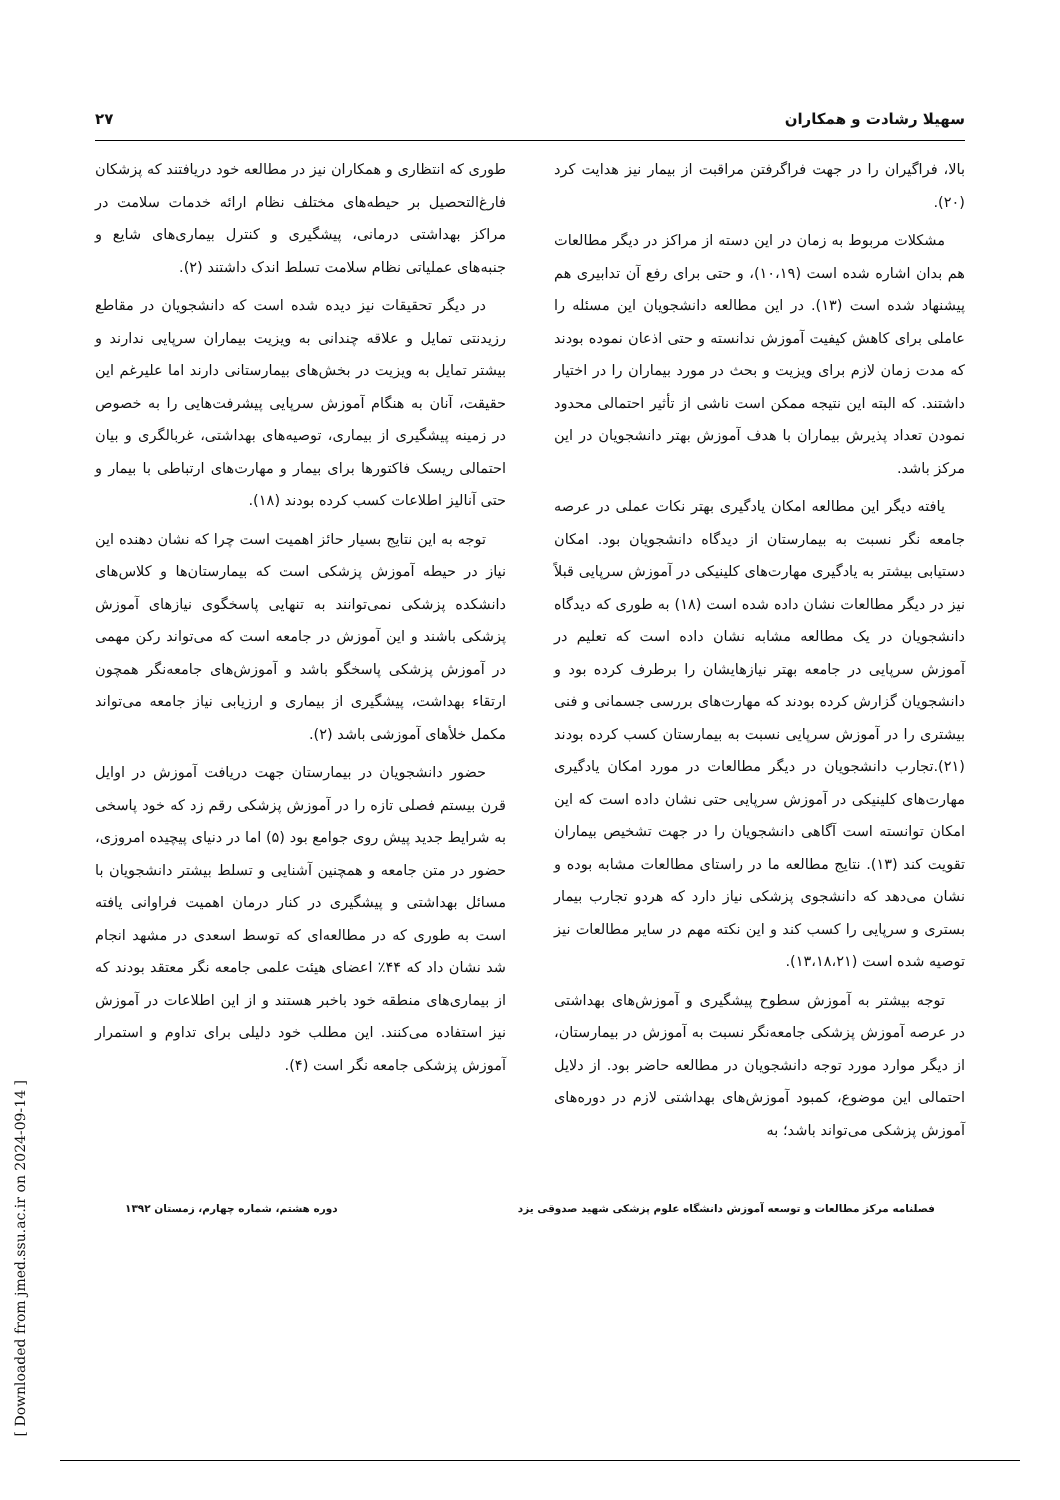سهیلا رشادت و همکاران ۲۷
بالا، فراگیران را در جهت فراگرفتن مراقبت از بیمار نیز هدایت کرد (۲۰).
مشکلات مربوط به زمان در این دسته از مراکز در دیگر مطالعات هم بدان اشاره شده است (۱۰،۱۹)، و حتی برای رفع آن تدابیری هم پیشنهاد شده است (۱۳). در این مطالعه دانشجویان این مسئله را عاملی برای کاهش کیفیت آموزش ندانسته و حتی اذعان نموده بودند که مدت زمان لازم برای ویزیت و بحث در مورد بیماران را در اختیار داشتند. که البته این نتیجه ممکن است ناشی از تأثیر احتمالی محدود نمودن تعداد پذیرش بیماران با هدف آموزش بهتر دانشجویان در این مرکز باشد.
یافته دیگر این مطالعه امکان یادگیری بهتر نکات عملی در عرصه جامعه نگر نسبت به بیمارستان از دیدگاه دانشجویان بود. امکان دستیابی بیشتر به یادگیری مهارت‌های کلینیکی در آموزش سرپایی قبلاً نیز در دیگر مطالعات نشان داده شده است (۱۸) به طوری که دیدگاه دانشجویان در یک مطالعه مشابه نشان داده است که تعلیم در آموزش سرپایی در جامعه بهتر نیازهایشان را برطرف کرده بود و دانشجویان گزارش کرده بودند که مهارت‌های بررسی جسمانی و فنی بیشتری را در آموزش سرپایی نسبت به بیمارستان کسب کرده بودند (۲۱).تجارب دانشجویان در دیگر مطالعات در مورد امکان یادگیری مهارت‌های کلینیکی در آموزش سرپایی حتی نشان داده است که این امکان توانسته است آگاهی دانشجویان را در جهت تشخیص بیماران تقویت کند (۱۳). نتایج مطالعه ما در راستای مطالعات مشابه بوده و نشان می‌دهد که دانشجوی پزشکی نیاز دارد که هردو تجارب بیمار بستری و سرپایی را کسب کند و این نکته مهم در سایر مطالعات نیز توصیه شده است (۱۳،۱۸،۲۱).
توجه بیشتر به آموزش سطوح پیشگیری و آموزش‌های بهداشتی در عرصه آموزش پزشکی جامعه‌نگر نسبت به آموزش در بیمارستان، از دیگر موارد مورد توجه دانشجویان در مطالعه حاضر بود. از دلایل احتمالی این موضوع، کمبود آموزش‌های بهداشتی لازم در دوره‌های آموزش پزشکی می‌تواند باشد؛ به
طوری که انتظاری و همکاران نیز در مطالعه خود دریافتند که پزشکان فارغ‌التحصیل بر حیطه‌های مختلف نظام ارائه خدمات سلامت در مراکز بهداشتی درمانی، پیشگیری و کنترل بیماری‌های شایع و جنبه‌های عملیاتی نظام سلامت تسلط اندک داشتند (۲).
در دیگر تحقیقات نیز دیده شده است که دانشجویان در مقاطع رزیدنتی تمایل و علاقه چندانی به ویزیت بیماران سرپایی ندارند و بیشتر تمایل به ویزیت در بخش‌های بیمارستانی دارند اما علیرغم این حقیقت، آنان به هنگام آموزش سرپایی پیشرفت‌هایی را به خصوص در زمینه پیشگیری از بیماری، توصیه‌های بهداشتی، غربالگری و بیان احتمالی ریسک فاکتورها برای بیمار و مهارت‌های ارتباطی با بیمار و حتی آنالیز اطلاعات کسب کرده بودند (۱۸).
توجه به این نتایج بسیار حائز اهمیت است چرا که نشان دهنده این نیاز در حیطه آموزش پزشکی است که بیمارستان‌ها و کلاس‌های دانشکده پزشکی نمی‌توانند به تنهایی پاسخگوی نیازهای آموزش پزشکی باشند و این آموزش در جامعه است که می‌تواند رکن مهمی در آموزش پزشکی پاسخگو باشد و آموزش‌های جامعه‌نگر همچون ارتقاء بهداشت، پیشگیری از بیماری و ارزیابی نیاز جامعه می‌تواند مکمل خلأهای آموزشی باشد (۲).
حضور دانشجویان در بیمارستان جهت دریافت آموزش در اوایل قرن بیستم فصلی تازه را در آموزش پزشکی رقم زد که خود پاسخی به شرایط جدید پیش روی جوامع بود (۵) اما در دنیای پیچیده امروزی، حضور در متن جامعه و همچنین آشنایی و تسلط بیشتر دانشجویان با مسائل بهداشتی و پیشگیری در کنار درمان اهمیت فراوانی یافته است به طوری که در مطالعه‌ای که توسط اسعدی در مشهد انجام شد نشان داد که ۴۴٪ اعضای هیئت علمی جامعه نگر معتقد بودند که از بیماری‌های منطقه خود باخبر هستند و از این اطلاعات در آموزش نیز استفاده می‌کنند. این مطلب خود دلیلی برای تداوم و استمرار آموزش پزشکی جامعه نگر است (۴).
فصلنامه مرکز مطالعات و توسعه آموزش دانشگاه علوم پزشکی شهید صدوقی یزد دوره هشتم، شماره چهارم، زمستان ۱۳۹۲
[ Downloaded from jmed.ssu.ac.ir on 2024-09-14 ]